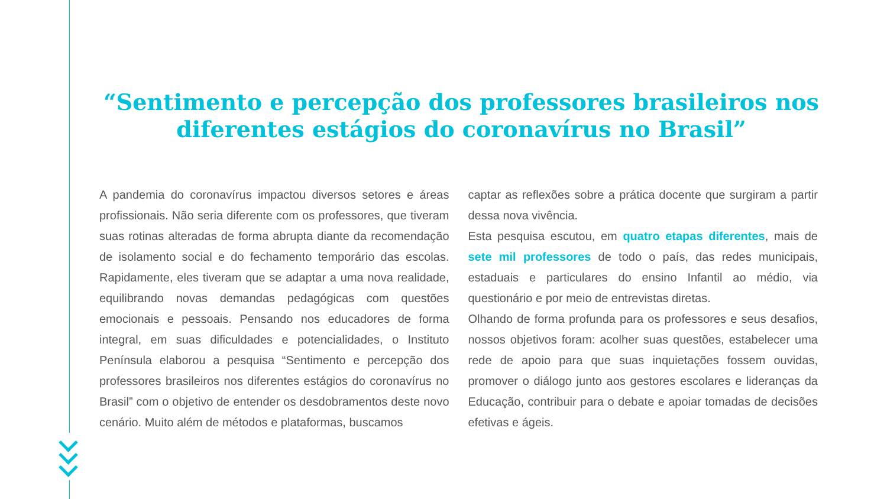“Sentimento e percepção dos professores brasileiros nos diferentes estágios do coronavírus no Brasil”
A pandemia do coronavírus impactou diversos setores e áreas profissionais. Não seria diferente com os professores, que tiveram suas rotinas alteradas de forma abrupta diante da recomendação de isolamento social e do fechamento temporário das escolas. Rapidamente, eles tiveram que se adaptar a uma nova realidade, equilibrando novas demandas pedagógicas com questões emocionais e pessoais. Pensando nos educadores de forma integral, em suas dificuldades e potencialidades, o Instituto Península elaborou a pesquisa “Sentimento e percepção dos professores brasileiros nos diferentes estágios do coronavírus no Brasil” com o objetivo de entender os desdobramentos deste novo cenário. Muito além de métodos e plataformas, buscamos
captar as reflexões sobre a prática docente que surgiram a partir dessa nova vivência.
Esta pesquisa escutou, em quatro etapas diferentes, mais de sete mil professores de todo o país, das redes municipais, estaduais e particulares do ensino Infantil ao médio, via questionário e por meio de entrevistas diretas.
Olhando de forma profunda para os professores e seus desafios, nossos objetivos foram: acolher suas questões, estabelecer uma rede de apoio para que suas inquietações fossem ouvidas, promover o diálogo junto aos gestores escolares e lideranças da Educação, contribuir para o debate e apoiar tomadas de decisões efetivas e ágeis.